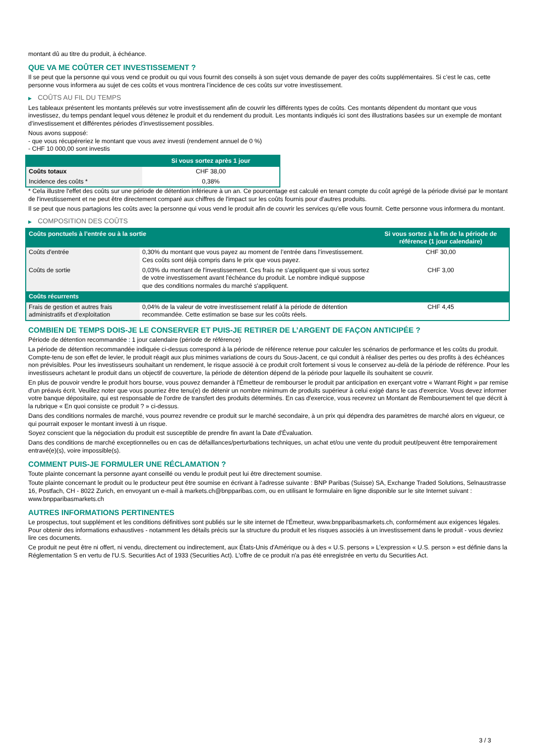montant dû au titre du produit, à échéance.
QUE VA ME COÛTER CET INVESTISSEMENT ?
Il se peut que la personne qui vous vend ce produit ou qui vous fournit des conseils à son sujet vous demande de payer des coûts supplémentaires. Si c’est le cas, cette personne vous informera au sujet de ces coûts et vous montrera l’incidence de ces coûts sur votre investissement.
▶ COÛTS AU FIL DU TEMPS
Les tableaux présentent les montants prélevés sur votre investissement afin de couvrir les différents types de coûts. Ces montants dépendent du montant que vous investissez, du temps pendant lequel vous détenez le produit et du rendement du produit. Les montants indiqués ici sont des illustrations basées sur un exemple de montant d’investissement et différentes périodes d’investissement possibles.
Nous avons supposé:
- que vous récupéreriez le montant que vous avez investi (rendement annuel de 0 %)
- CHF 10 000,00 sont investis
| | Si vous sortez après 1 jour |
| --- | --- |
| Coûts totaux | CHF 38,00 |
| Incidence des coûts * | 0,38% |
* Cela illustre l'effet des coûts sur une période de détention inférieure à un an. Ce pourcentage est calculé en tenant compte du coût agrégé de la période divisé par le montant de l'investissement et ne peut être directement comparé aux chiffres de l'impact sur les coûts fournis pour d'autres produits.
Il se peut que nous partagions les coûts avec la personne qui vous vend le produit afin de couvrir les services qu’elle vous fournit. Cette personne vous informera du montant.
▶ COMPOSITION DES COÛTS
| Coûts ponctuels à l’entrée ou à la sortie | | Si vous sortez à la fin de la période de référence (1 jour calendaire) |
| --- | --- | --- |
| Coûts d'entrée | 0,30% du montant que vous payez au moment de l’entrée dans l’investissement. Ces coûts sont déjà compris dans le prix que vous payez. | CHF 30,00 |
| Coûts de sortie | 0,03% du montant de l'investissement. Ces frais ne s'appliquent que si vous sortez de votre investissement avant l'échéance du produit. Le nombre indiqué suppose que des conditions normales du marché s'appliquent. | CHF 3,00 |
| Coûts récurrents | | |
| Frais de gestion et autres frais administratifs et d’exploitation | 0,04% de la valeur de votre investissement relatif à la période de détention recommandée. Cette estimation se base sur les coûts réels. | CHF 4,45 |
COMBIEN DE TEMPS DOIS-JE LE CONSERVER ET PUIS-JE RETIRER DE L’ARGENT DE FAÇON ANTICIPÉE ?
Période de détention recommandée : 1 jour calendaire (période de référence)
La période de détention recommandée indiquée ci-dessus correspond à la période de référence retenue pour calculer les scénarios de performance et les coûts du produit. Compte-tenu de son effet de levier, le produit réagit aux plus minimes variations de cours du Sous-Jacent, ce qui conduit à réaliser des pertes ou des profits à des échéances non prévisibles. Pour les investisseurs souhaitant un rendement, le risque associé à ce produit croît fortement si vous le conservez au-delà de la période de référence. Pour les investisseurs achetant le produit dans un objectif de couverture, la période de détention dépend de la période pour laquelle ils souhaitent se couvrir.
En plus de pouvoir vendre le produit hors bourse, vous pouvez demander à l'Émetteur de rembourser le produit par anticipation en exerçant votre « Warrant Right » par remise d'un préavis écrit. Veuillez noter que vous pourriez être tenu(e) de détenir un nombre minimum de produits supérieur à celui exigé dans le cas d'exercice. Vous devez informer votre banque dépositaire, qui est responsable de l'ordre de transfert des produits déterminés. En cas d'exercice, vous recevrez un Montant de Remboursement tel que décrit à la rubrique « En quoi consiste ce produit ? » ci-dessus.
Dans des conditions normales de marché, vous pourrez revendre ce produit sur le marché secondaire, à un prix qui dépendra des paramètres de marché alors en vigueur, ce qui pourrait exposer le montant investi à un risque.
Soyez conscient que la négociation du produit est susceptible de prendre fin avant la Date d'Évaluation.
Dans des conditions de marché exceptionnelles ou en cas de défaillances/perturbations techniques, un achat et/ou une vente du produit peut/peuvent être temporairement entravé(e)(s), voire impossible(s).
COMMENT PUIS-JE FORMULER UNE RÉCLAMATION ?
Toute plainte concernant la personne ayant conseillé ou vendu le produit peut lui être directement soumise.
Toute plainte concernant le produit ou le producteur peut être soumise en écrivant à l'adresse suivante : BNP Paribas (Suisse) SA, Exchange Traded Solutions, Selnaustrasse 16, Postfach, CH - 8022 Zurich, en envoyant un e-mail à markets.ch@bnpparibas.com, ou en utilisant le formulaire en ligne disponible sur le site Internet suivant : www.bnpparibasmarkets.ch
AUTRES INFORMATIONS PERTINENTES
Le prospectus, tout supplément et les conditions définitives sont publiés sur le site internet de l'Émetteur, www.bnpparibasmarkets.ch, conformément aux exigences légales. Pour obtenir des informations exhaustives - notamment les détails précis sur la structure du produit et les risques associés à un investissement dans le produit - vous devriez lire ces documents.
Ce produit ne peut être ni offert, ni vendu, directement ou indirectement, aux États-Unis d'Amérique ou à des « U.S. persons » L'expression « U.S. person » est définie dans la Réglementation S en vertu de l'U.S. Securities Act of 1933 (Securities Act). L'offre de ce produit n'a pas été enregistrée en vertu du Securities Act.
3 / 3